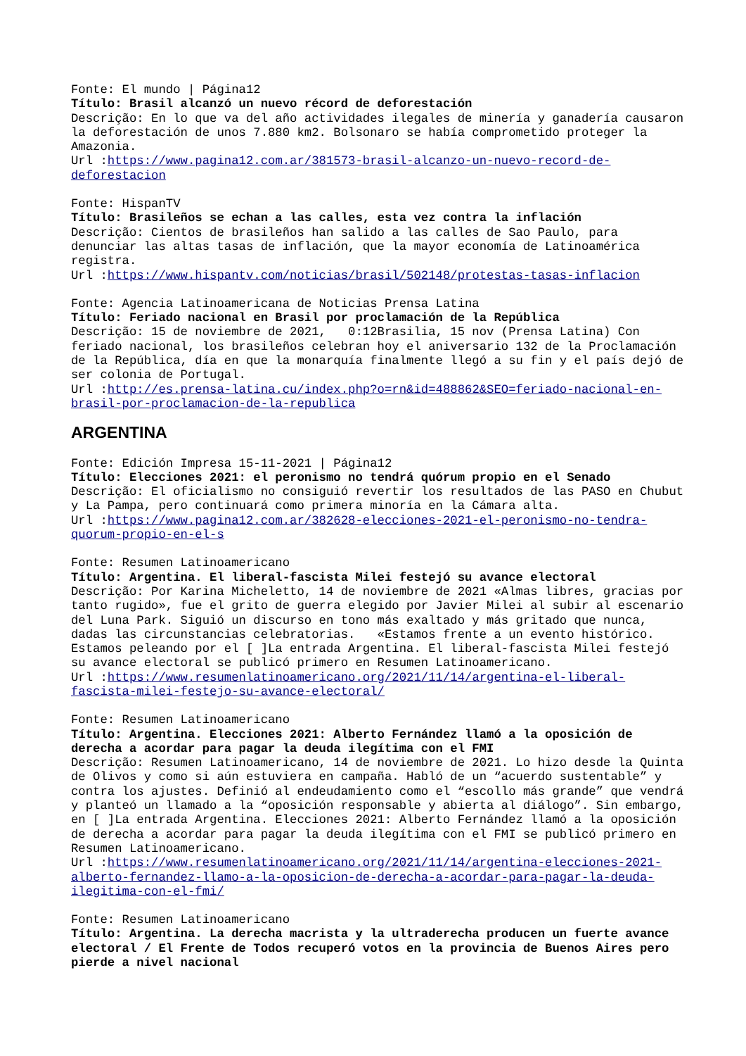Fonte: El mundo | Página12
Título: Brasil alcanzó un nuevo récord de deforestación
Descrição: En lo que va del año actividades ilegales de minería y ganadería causaron la deforestación de unos 7.880 km2. Bolsonaro se había comprometido proteger la Amazonia.
Url :https://www.pagina12.com.ar/381573-brasil-alcanzo-un-nuevo-record-de-deforestacion
Fonte: HispanTV
Título: Brasileños se echan a las calles, esta vez contra la inflación
Descrição: Cientos de brasileños han salido a las calles de Sao Paulo, para denunciar las altas tasas de inflación, que la mayor economía de Latinoamérica registra.
Url :https://www.hispantv.com/noticias/brasil/502148/protestas-tasas-inflacion
Fonte: Agencia Latinoamericana de Noticias Prensa Latina
Título: Feriado nacional en Brasil por proclamación de la República
Descrição: 15 de noviembre de 2021, 0:12Brasilia, 15 nov (Prensa Latina) Con feriado nacional, los brasileños celebran hoy el aniversario 132 de la Proclamación de la República, día en que la monarquía finalmente llegó a su fin y el país dejó de ser colonia de Portugal.
Url :http://es.prensa-latina.cu/index.php?o=rn&id=488862&SEO=feriado-nacional-en-brasil-por-proclamacion-de-la-republica
ARGENTINA
Fonte: Edición Impresa 15-11-2021 | Página12
Título: Elecciones 2021: el peronismo no tendrá quórum propio en el Senado
Descrição: El oficialismo no consiguió revertir los resultados de las PASO en Chubut y La Pampa, pero continuará como primera minoría en la Cámara alta.
Url :https://www.pagina12.com.ar/382628-elecciones-2021-el-peronismo-no-tendra-quorum-propio-en-el-s
Fonte: Resumen Latinoamericano
Título: Argentina. El liberal-fascista Milei festejó su avance electoral
Descrição: Por Karina Micheletto, 14 de noviembre de 2021 «Almas libres, gracias por tanto rugido», fue el grito de guerra elegido por Javier Milei al subir al escenario del Luna Park. Siguió un discurso en tono más exaltado y más gritado que nunca, dadas las circunstancias celebratorias. «Estamos frente a un evento histórico. Estamos peleando por el [ ]La entrada Argentina. El liberal-fascista Milei festejó su avance electoral se publicó primero en Resumen Latinoamericano.
Url :https://www.resumenlatinoamericano.org/2021/11/14/argentina-el-liberal-fascista-milei-festejo-su-avance-electoral/
Fonte: Resumen Latinoamericano
Título: Argentina. Elecciones 2021: Alberto Fernández llamó a la oposición de derecha a acordar para pagar la deuda ilegítima con el FMI
Descrição: Resumen Latinoamericano, 14 de noviembre de 2021. Lo hizo desde la Quinta de Olivos y como si aún estuviera en campaña. Habló de un “acuerdo sustentable” y contra los ajustes. Definió al endeudamiento como el “escollo más grande” que vendrá y planteó un llamado a la “oposición responsable y abierta al diálogo”. Sin embargo, en [ ]La entrada Argentina. Elecciones 2021: Alberto Fernández llamó a la oposición de derecha a acordar para pagar la deuda ilegítima con el FMI se publicó primero en Resumen Latinoamericano.
Url :https://www.resumenlatinoamericano.org/2021/11/14/argentina-elecciones-2021-alberto-fernandez-llamo-a-la-oposicion-de-derecha-a-acordar-para-pagar-la-deuda-ilegitima-con-el-fmi/
Fonte: Resumen Latinoamericano
Título: Argentina. La derecha macrista y la ultraderecha producen un fuerte avance electoral / El Frente de Todos recuperó votos en la provincia de Buenos Aires pero pierde a nivel nacional